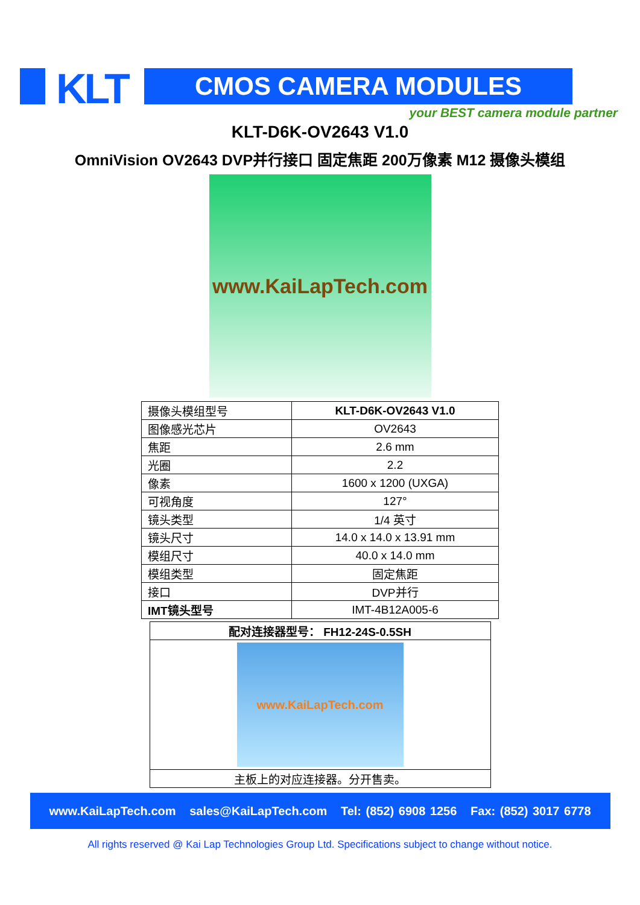KLT CMOS CAMERA MODULES
your BEST camera module partner
KLT-D6K-OV2643 V1.0
OmniVision OV2643 DVP并行接口 固定焦距 200万像素 M12 摄像头模组
www.KaiLapTech.com
| 摄像头模组型号 | KLT-D6K-OV2643 V1.0 |
| 图像感光芯片 | OV2643 |
| 焦距 | 2.6 mm |
| 光圈 | 2.2 |
| 像素 | 1600 x 1200 (UXGA) |
| 可视角度 | 127° |
| 镜头类型 | 1/4 英寸 |
| 镜头尺寸 | 14.0 x 14.0 x 13.91 mm |
| 模组尺寸 | 40.0 x 14.0 mm |
| 模组类型 | 固定焦距 |
| 接口 | DVP并行 |
| IMT镜头型号 | IMT-4B12A005-6 |
| 配对连接器型号： FH12-24S-0.5SH |
| www.KaiLapTech.com |
| 主板上的对应连接器。分开售卖。 |
www.KaiLapTech.com sales@KaiLapTech.com Tel: (852) 6908 1256 Fax: (852) 3017 6778
All rights reserved @ Kai Lap Technologies Group Ltd. Specifications subject to change without notice.